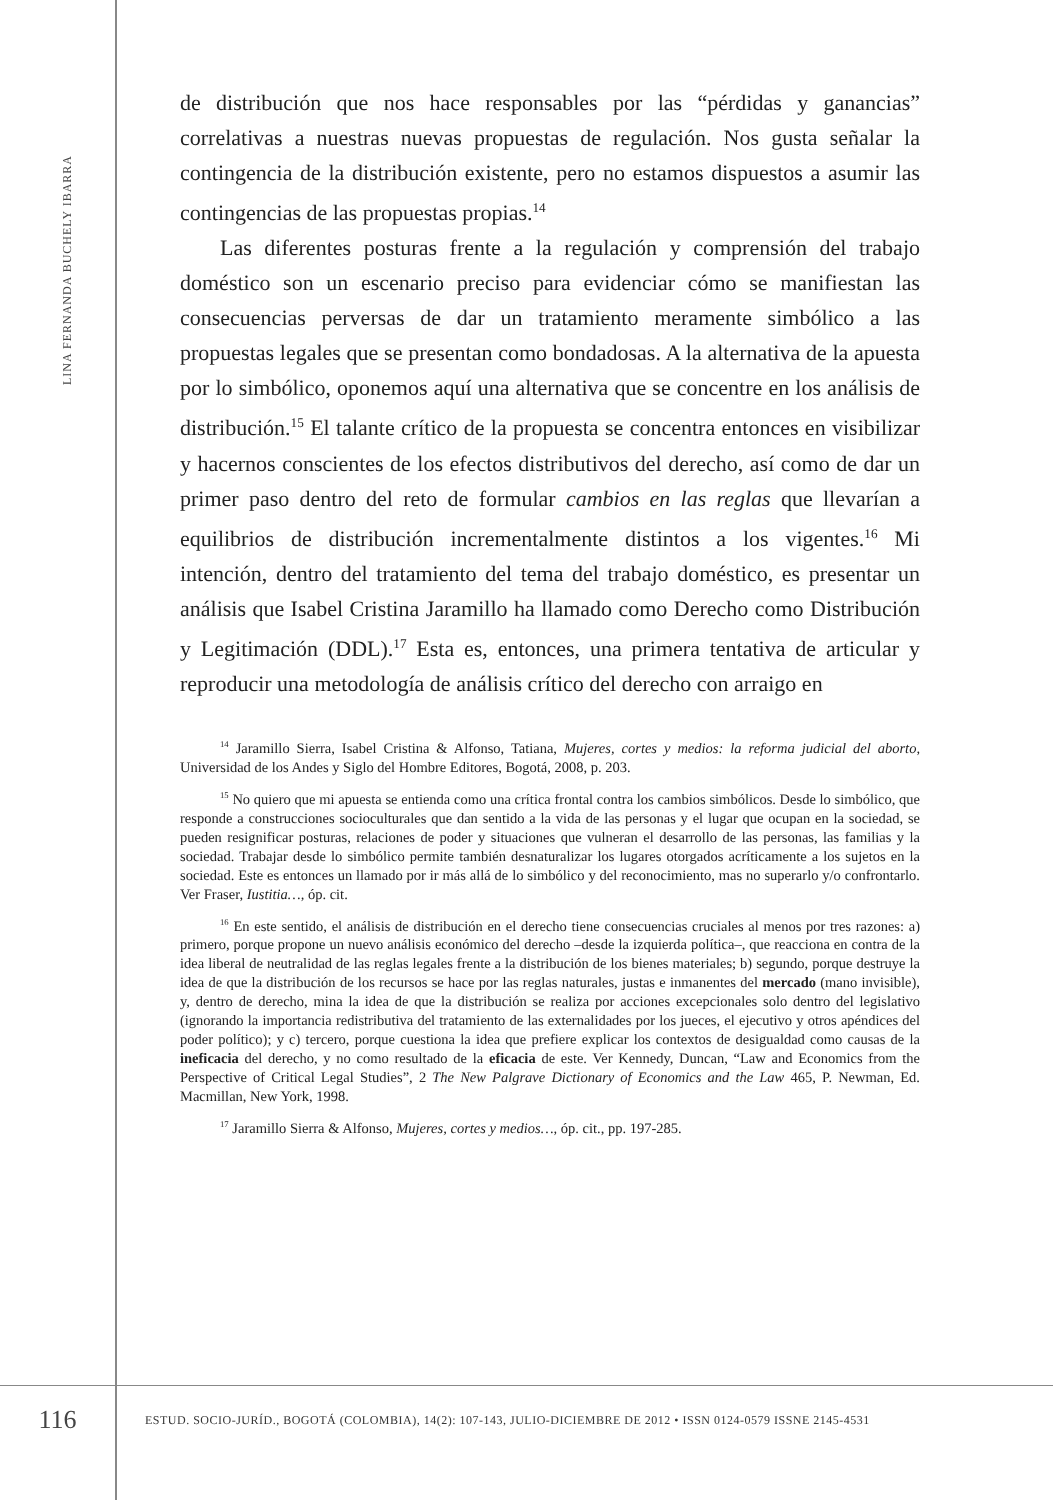LINA FERNANDA BUCHELY IBARRA
de distribución que nos hace responsables por las “pérdidas y ganancias” correlativas a nuestras nuevas propuestas de regulación. Nos gusta señalar la contingencia de la distribución existente, pero no estamos dispuestos a asumir las contingencias de las propuestas propias.<sup>14</sup>
Las diferentes posturas frente a la regulación y comprensión del trabajo doméstico son un escenario preciso para evidenciar cómo se manifiestan las consecuencias perversas de dar un tratamiento meramente simbólico a las propuestas legales que se presentan como bondadosas. A la alternativa de la apuesta por lo simbólico, oponemos aquí una alternativa que se concentre en los análisis de distribución.<sup>15</sup> El talante crítico de la propuesta se concentra entonces en visibilizar y hacernos conscientes de los efectos distributivos del derecho, así como de dar un primer paso dentro del reto de formular cambios en las reglas que llevarían a equilibrios de distribución incrementalmente distintos a los vigentes.<sup>16</sup> Mi intención, dentro del tratamiento del tema del trabajo doméstico, es presentar un análisis que Isabel Cristina Jaramillo ha llamado como Derecho como Distribución y Legitimación (DDL).<sup>17</sup> Esta es, entonces, una primera tentativa de articular y reproducir una metodología de análisis crítico del derecho con arraigo en
<sup>14</sup> Jaramillo Sierra, Isabel Cristina & Alfonso, Tatiana, Mujeres, cortes y medios: la reforma judicial del aborto, Universidad de los Andes y Siglo del Hombre Editores, Bogotá, 2008, p. 203.
<sup>15</sup> No quiero que mi apuesta se entienda como una crítica frontal contra los cambios simbólicos. Desde lo simbólico, que responde a construcciones socioculturales que dan sentido a la vida de las personas y el lugar que ocupan en la sociedad, se pueden resignificar posturas, relaciones de poder y situaciones que vulneran el desarrollo de las personas, las familias y la sociedad. Trabajar desde lo simbólico permite también desnaturalizar los lugares otorgados acríticamente a los sujetos en la sociedad. Este es entonces un llamado por ir más allá de lo simbólico y del reconocimiento, mas no superarlo y/o confrontarlo. Ver Fraser, Iustitia…, óp. cit.
<sup>16</sup> En este sentido, el análisis de distribución en el derecho tiene consecuencias cruciales al menos por tres razones: a) primero, porque propone un nuevo análisis económico del derecho –desde la izquierda política–, que reacciona en contra de la idea liberal de neutralidad de las reglas legales frente a la distribución de los bienes materiales; b) segundo, porque destruye la idea de que la distribución de los recursos se hace por las reglas naturales, justas e inmanentes del mercado (mano invisible), y, dentro de derecho, mina la idea de que la distribución se realiza por acciones excepcionales solo dentro del legislativo (ignorando la importancia redistributiva del tratamiento de las externalidades por los jueces, el ejecutivo y otros apéndices del poder político); y c) tercero, porque cuestiona la idea que prefiere explicar los contextos de desigualdad como causas de la ineficacia del derecho, y no como resultado de la eficacia de este. Ver Kennedy, Duncan, “Law and Economics from the Perspective of Critical Legal Studies”, 2 The New Palgrave Dictionary of Economics and the Law 465, P. Newman, Ed. Macmillan, New York, 1998.
<sup>17</sup> Jaramillo Sierra & Alfonso, Mujeres, cortes y medios…, óp. cit., pp. 197-285.
116
ESTUD. SOCIO-JURÍD., BOGOTÁ (COLOMBIA), 14(2): 107-143, JULIO-DICIEMBRE DE 2012 • ISSN 0124-0579 ISSNE 2145-4531